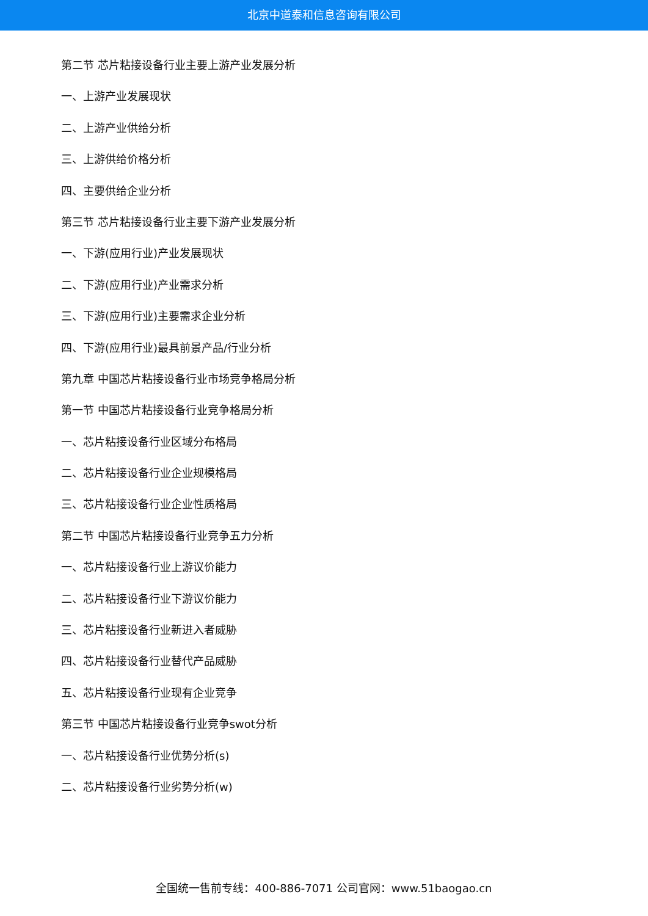北京中道泰和信息咨询有限公司
第二节 芯片粘接设备行业主要上游产业发展分析
一、上游产业发展现状
二、上游产业供给分析
三、上游供给价格分析
四、主要供给企业分析
第三节 芯片粘接设备行业主要下游产业发展分析
一、下游(应用行业)产业发展现状
二、下游(应用行业)产业需求分析
三、下游(应用行业)主要需求企业分析
四、下游(应用行业)最具前景产品/行业分析
第九章 中国芯片粘接设备行业市场竞争格局分析
第一节 中国芯片粘接设备行业竞争格局分析
一、芯片粘接设备行业区域分布格局
二、芯片粘接设备行业企业规模格局
三、芯片粘接设备行业企业性质格局
第二节 中国芯片粘接设备行业竞争五力分析
一、芯片粘接设备行业上游议价能力
二、芯片粘接设备行业下游议价能力
三、芯片粘接设备行业新进入者威胁
四、芯片粘接设备行业替代产品威胁
五、芯片粘接设备行业现有企业竞争
第三节 中国芯片粘接设备行业竞争swot分析
一、芯片粘接设备行业优势分析(s)
二、芯片粘接设备行业劣势分析(w)
全国统一售前专线：400-886-7071 公司官网：www.51baogao.cn